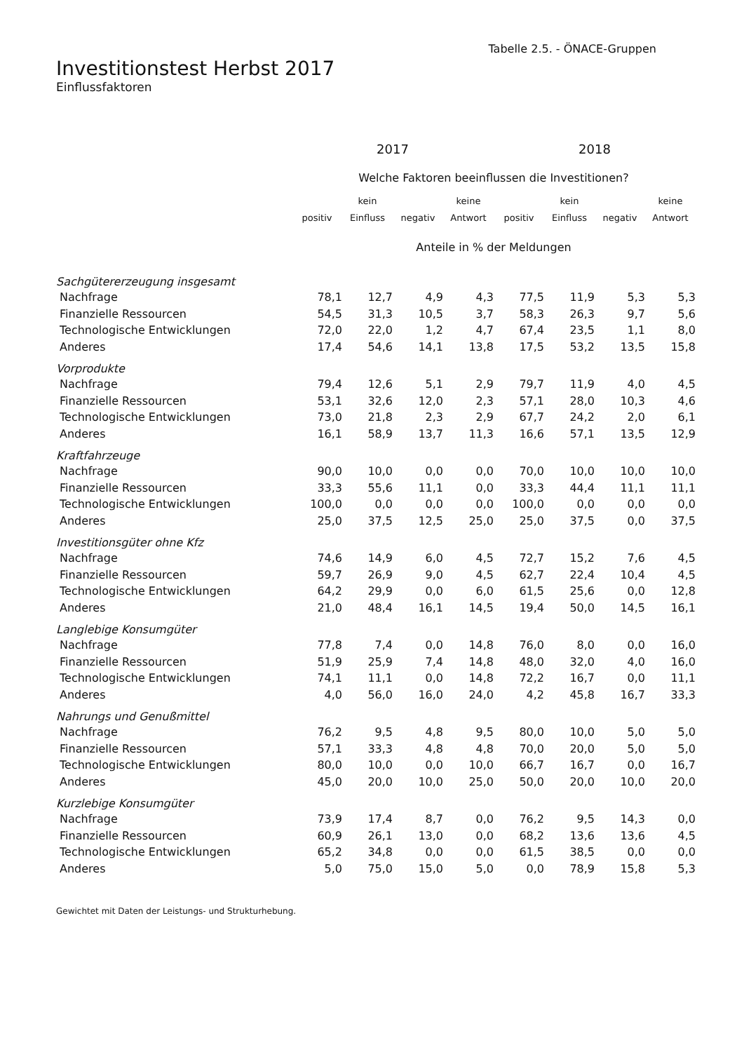Tabelle 2.5. - ÖNACE-Gruppen
Investitionstest Herbst 2017
Einflussfaktoren
| | 2017 | | | | 2018 | | | |
| --- | --- | --- | --- | --- | --- | --- | --- | --- |
| | Welche Faktoren beeinflussen die Investitionen? | | | | | | | |
| | | kein | | keine | | kein | | keine |
| | positiv | Einfluss | negativ | Antwort | positiv | Einfluss | negativ | Antwort |
| | Anteile in % der Meldungen | | | | | | | |
| Sachgütererzeugung insgesamt | | | | | | | | |
| Nachfrage | 78,1 | 12,7 | 4,9 | 4,3 | 77,5 | 11,9 | 5,3 | 5,3 |
| Finanzielle Ressourcen | 54,5 | 31,3 | 10,5 | 3,7 | 58,3 | 26,3 | 9,7 | 5,6 |
| Technologische Entwicklungen | 72,0 | 22,0 | 1,2 | 4,7 | 67,4 | 23,5 | 1,1 | 8,0 |
| Anderes | 17,4 | 54,6 | 14,1 | 13,8 | 17,5 | 53,2 | 13,5 | 15,8 |
| Vorprodukte | | | | | | | | |
| Nachfrage | 79,4 | 12,6 | 5,1 | 2,9 | 79,7 | 11,9 | 4,0 | 4,5 |
| Finanzielle Ressourcen | 53,1 | 32,6 | 12,0 | 2,3 | 57,1 | 28,0 | 10,3 | 4,6 |
| Technologische Entwicklungen | 73,0 | 21,8 | 2,3 | 2,9 | 67,7 | 24,2 | 2,0 | 6,1 |
| Anderes | 16,1 | 58,9 | 13,7 | 11,3 | 16,6 | 57,1 | 13,5 | 12,9 |
| Kraftfahrzeuge | | | | | | | | |
| Nachfrage | 90,0 | 10,0 | 0,0 | 0,0 | 70,0 | 10,0 | 10,0 | 10,0 |
| Finanzielle Ressourcen | 33,3 | 55,6 | 11,1 | 0,0 | 33,3 | 44,4 | 11,1 | 11,1 |
| Technologische Entwicklungen | 100,0 | 0,0 | 0,0 | 0,0 | 100,0 | 0,0 | 0,0 | 0,0 |
| Anderes | 25,0 | 37,5 | 12,5 | 25,0 | 25,0 | 37,5 | 0,0 | 37,5 |
| Investitionsgüter ohne Kfz | | | | | | | | |
| Nachfrage | 74,6 | 14,9 | 6,0 | 4,5 | 72,7 | 15,2 | 7,6 | 4,5 |
| Finanzielle Ressourcen | 59,7 | 26,9 | 9,0 | 4,5 | 62,7 | 22,4 | 10,4 | 4,5 |
| Technologische Entwicklungen | 64,2 | 29,9 | 0,0 | 6,0 | 61,5 | 25,6 | 0,0 | 12,8 |
| Anderes | 21,0 | 48,4 | 16,1 | 14,5 | 19,4 | 50,0 | 14,5 | 16,1 |
| Langlebige Konsumgüter | | | | | | | | |
| Nachfrage | 77,8 | 7,4 | 0,0 | 14,8 | 76,0 | 8,0 | 0,0 | 16,0 |
| Finanzielle Ressourcen | 51,9 | 25,9 | 7,4 | 14,8 | 48,0 | 32,0 | 4,0 | 16,0 |
| Technologische Entwicklungen | 74,1 | 11,1 | 0,0 | 14,8 | 72,2 | 16,7 | 0,0 | 11,1 |
| Anderes | 4,0 | 56,0 | 16,0 | 24,0 | 4,2 | 45,8 | 16,7 | 33,3 |
| Nahrungs und Genußmittel | | | | | | | | |
| Nachfrage | 76,2 | 9,5 | 4,8 | 9,5 | 80,0 | 10,0 | 5,0 | 5,0 |
| Finanzielle Ressourcen | 57,1 | 33,3 | 4,8 | 4,8 | 70,0 | 20,0 | 5,0 | 5,0 |
| Technologische Entwicklungen | 80,0 | 10,0 | 0,0 | 10,0 | 66,7 | 16,7 | 0,0 | 16,7 |
| Anderes | 45,0 | 20,0 | 10,0 | 25,0 | 50,0 | 20,0 | 10,0 | 20,0 |
| Kurzlebige Konsumgüter | | | | | | | | |
| Nachfrage | 73,9 | 17,4 | 8,7 | 0,0 | 76,2 | 9,5 | 14,3 | 0,0 |
| Finanzielle Ressourcen | 60,9 | 26,1 | 13,0 | 0,0 | 68,2 | 13,6 | 13,6 | 4,5 |
| Technologische Entwicklungen | 65,2 | 34,8 | 0,0 | 0,0 | 61,5 | 38,5 | 0,0 | 0,0 |
| Anderes | 5,0 | 75,0 | 15,0 | 5,0 | 0,0 | 78,9 | 15,8 | 5,3 |
Gewichtet mit Daten der Leistungs- und Strukturhebung.